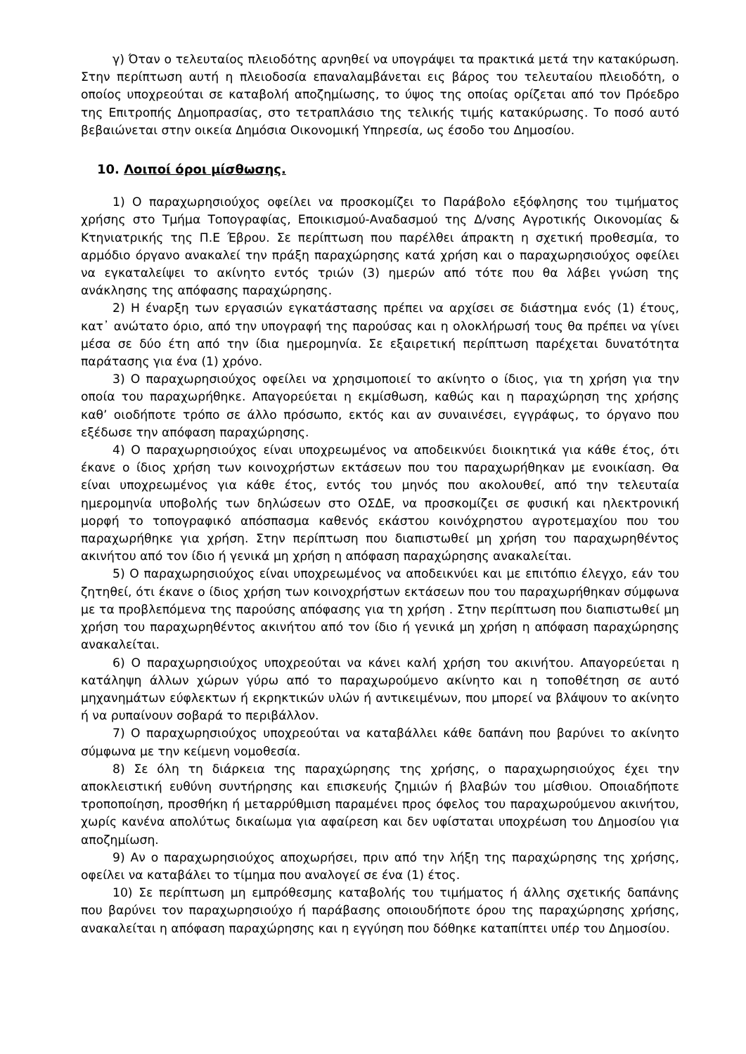γ) Όταν ο τελευταίος πλειοδότης αρνηθεί να υπογράψει τα πρακτικά μετά την κατακύρωση. Στην περίπτωση αυτή η πλειοδοσία επαναλαμβάνεται εις βάρος του τελευταίου πλειοδότη, ο οποίος υποχρεούται σε καταβολή αποζημίωσης, το ύψος της οποίας ορίζεται από τον Πρόεδρο της Επιτροπής Δημοπρασίας, στο τετραπλάσιο της τελικής τιμής κατακύρωσης. Το ποσό αυτό βεβαιώνεται στην οικεία Δημόσια Οικονομική Υπηρεσία, ως έσοδο του Δημοσίου.
10. Λοιποί όροι μίσθωσης.
1) Ο παραχωρησιούχος οφείλει να προσκομίζει το Παράβολο εξόφλησης του τιμήματος χρήσης στο Τμήμα Τοπογραφίας, Εποικισμού-Αναδασμού της Δ/νσης Αγροτικής Οικονομίας & Κτηνιατρικής της Π.Ε Έβρου. Σε περίπτωση που παρέλθει άπρακτη η σχετική προθεσμία, το αρμόδιο όργανο ανακαλεί την πράξη παραχώρησης κατά χρήση και ο παραχωρησιούχος οφείλει να εγκαταλείψει το ακίνητο εντός τριών (3) ημερών από τότε που θα λάβει γνώση της ανάκλησης της απόφασης παραχώρησης.
2) Η έναρξη των εργασιών εγκατάστασης πρέπει να αρχίσει σε διάστημα ενός (1) έτους, κατ᾽ ανώτατο όριο, από την υπογραφή της παρούσας και η ολοκλήρωσή τους θα πρέπει να γίνει μέσα σε δύο έτη από την ίδια ημερομηνία. Σε εξαιρετική περίπτωση παρέχεται δυνατότητα παράτασης για ένα (1) χρόνο.
3) Ο παραχωρησιούχος οφείλει να χρησιμοποιεί το ακίνητο ο ίδιος, για τη χρήση για την οποία του παραχωρήθηκε. Απαγορεύεται η εκμίσθωση, καθώς και η παραχώρηση της χρήσης καθ’ οιοδήποτε τρόπο σε άλλο πρόσωπο, εκτός και αν συναινέσει, εγγράφως, το όργανο που εξέδωσε την απόφαση παραχώρησης.
4) Ο παραχωρησιούχος είναι υποχρεωμένος να αποδεικνύει διοικητικά για κάθε έτος, ότι έκανε ο ίδιος χρήση των κοινοχρήστων εκτάσεων που του παραχωρήθηκαν με ενοικίαση. Θα είναι υποχρεωμένος για κάθε έτος, εντός του μηνός που ακολουθεί, από την τελευταία ημερομηνία υποβολής των δηλώσεων στο ΟΣΔΕ, να προσκομίζει σε φυσική και ηλεκτρονική μορφή το τοπογραφικό απόσπασμα καθενός εκάστου κοινόχρηστου αγροτεμαχίου που του παραχωρήθηκε για χρήση. Στην περίπτωση που διαπιστωθεί μη χρήση του παραχωρηθέντος ακινήτου από τον ίδιο ή γενικά μη χρήση η απόφαση παραχώρησης ανακαλείται.
5) Ο παραχωρησιούχος είναι υποχρεωμένος να αποδεικνύει και με επιτόπιο έλεγχο, εάν του ζητηθεί, ότι έκανε ο ίδιος χρήση των κοινοχρήστων εκτάσεων που του παραχωρήθηκαν σύμφωνα με τα προβλεπόμενα της παρούσης απόφασης για τη χρήση . Στην περίπτωση που διαπιστωθεί μη χρήση του παραχωρηθέντος ακινήτου από τον ίδιο ή γενικά μη χρήση η απόφαση παραχώρησης ανακαλείται.
6) Ο παραχωρησιούχος υποχρεούται να κάνει καλή χρήση του ακινήτου. Απαγορεύεται η κατάληψη άλλων χώρων γύρω από το παραχωρούμενο ακίνητο και η τοποθέτηση σε αυτό μηχανημάτων εύφλεκτων ή εκρηκτικών υλών ή αντικειμένων, που μπορεί να βλάψουν το ακίνητο ή να ρυπαίνουν σοβαρά το περιβάλλον.
7) Ο παραχωρησιούχος υποχρεούται να καταβάλλει κάθε δαπάνη που βαρύνει το ακίνητο σύμφωνα με την κείμενη νομοθεσία.
8) Σε όλη τη διάρκεια της παραχώρησης της χρήσης, ο παραχωρησιούχος έχει την αποκλειστική ευθύνη συντήρησης και επισκευής ζημιών ή βλαβών του μίσθιου. Οποιαδήποτε τροποποίηση, προσθήκη ή μεταρρύθμιση παραμένει προς όφελος του παραχωρούμενου ακινήτου, χωρίς κανένα απολύτως δικαίωμα για αφαίρεση και δεν υφίσταται υποχρέωση του Δημοσίου για αποζημίωση.
9) Αν ο παραχωρησιούχος αποχωρήσει, πριν από την λήξη της παραχώρησης της χρήσης, οφείλει να καταβάλει το τίμημα που αναλογεί σε ένα (1) έτος.
10) Σε περίπτωση μη εμπρόθεσμης καταβολής του τιμήματος ή άλλης σχετικής δαπάνης που βαρύνει τον παραχωρησιούχο ή παράβασης οποιουδήποτε όρου της παραχώρησης χρήσης, ανακαλείται η απόφαση παραχώρησης και η εγγύηση που δόθηκε καταπίπτει υπέρ του Δημοσίου.